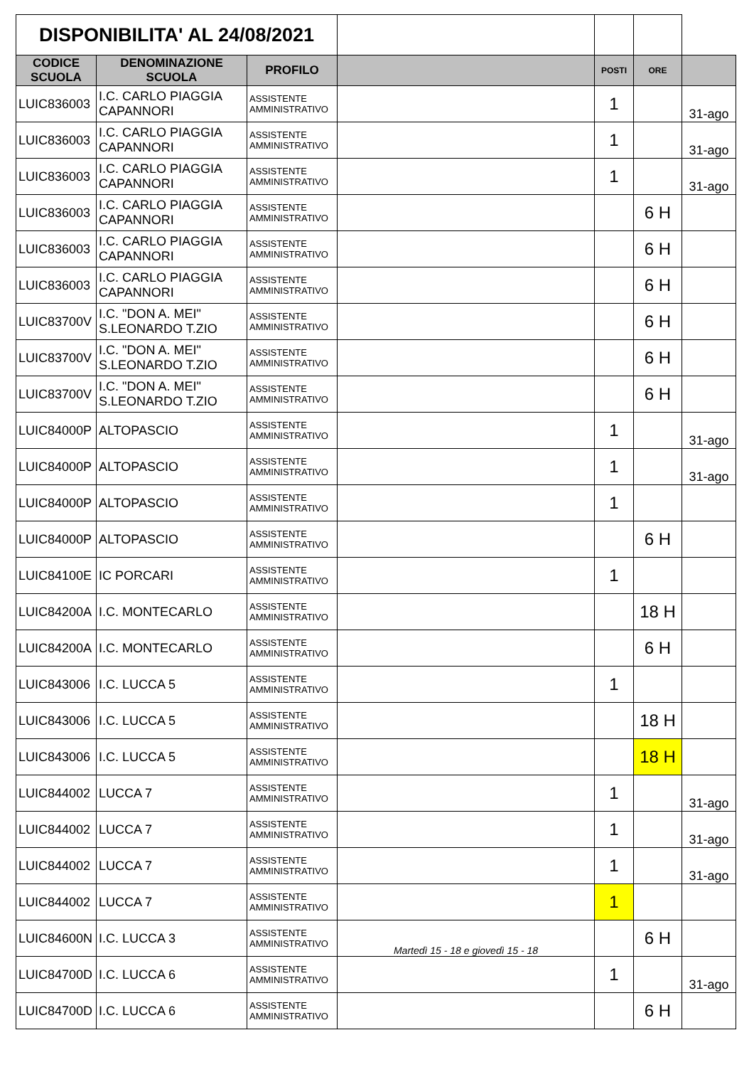| DISPONIBILITA' AL 24/08/2021 | | | | | | |
| CODICE SCUOLA | DENOMINAZIONE SCUOLA | PROFILO | | POSTI | ORE | |
| LUIC836003 | I.C. CARLO PIAGGIA CAPANNORI | ASSISTENTE AMMINISTRATIVO | | 1 | | 31-ago |
| LUIC836003 | I.C. CARLO PIAGGIA CAPANNORI | ASSISTENTE AMMINISTRATIVO | | 1 | | 31-ago |
| LUIC836003 | I.C. CARLO PIAGGIA CAPANNORI | ASSISTENTE AMMINISTRATIVO | | 1 | | 31-ago |
| LUIC836003 | I.C. CARLO PIAGGIA CAPANNORI | ASSISTENTE AMMINISTRATIVO | | | 6 H | |
| LUIC836003 | I.C. CARLO PIAGGIA CAPANNORI | ASSISTENTE AMMINISTRATIVO | | | 6 H | |
| LUIC836003 | I.C. CARLO PIAGGIA CAPANNORI | ASSISTENTE AMMINISTRATIVO | | | 6 H | |
| LUIC83700V | I.C. "DON A. MEI" S.LEONARDO T.ZIO | ASSISTENTE AMMINISTRATIVO | | | 6 H | |
| LUIC83700V | I.C. "DON A. MEI" S.LEONARDO T.ZIO | ASSISTENTE AMMINISTRATIVO | | | 6 H | |
| LUIC83700V | I.C. "DON A. MEI" S.LEONARDO T.ZIO | ASSISTENTE AMMINISTRATIVO | | | 6 H | |
| LUIC84000P | ALTOPASCIO | ASSISTENTE AMMINISTRATIVO | | 1 | | 31-ago |
| LUIC84000P | ALTOPASCIO | ASSISTENTE AMMINISTRATIVO | | 1 | | 31-ago |
| LUIC84000P | ALTOPASCIO | ASSISTENTE AMMINISTRATIVO | | 1 | | |
| LUIC84000P | ALTOPASCIO | ASSISTENTE AMMINISTRATIVO | | | 6 H | |
| LUIC84100E | IC PORCARI | ASSISTENTE AMMINISTRATIVO | | 1 | | |
| LUIC84200A | I.C. MONTECARLO | ASSISTENTE AMMINISTRATIVO | | | 18 H | |
| LUIC84200A | I.C. MONTECARLO | ASSISTENTE AMMINISTRATIVO | | | 6 H | |
| LUIC843006 | I.C. LUCCA 5 | ASSISTENTE AMMINISTRATIVO | | 1 | | |
| LUIC843006 | I.C. LUCCA 5 | ASSISTENTE AMMINISTRATIVO | | | 18 H | |
| LUIC843006 | I.C. LUCCA 5 | ASSISTENTE AMMINISTRATIVO | | | 18 H | |
| LUIC844002 | LUCCA 7 | ASSISTENTE AMMINISTRATIVO | | 1 | | 31-ago |
| LUIC844002 | LUCCA 7 | ASSISTENTE AMMINISTRATIVO | | 1 | | 31-ago |
| LUIC844002 | LUCCA 7 | ASSISTENTE AMMINISTRATIVO | | 1 | | 31-ago |
| LUIC844002 | LUCCA 7 | ASSISTENTE AMMINISTRATIVO | | 1 | | |
| LUIC84600N | I.C. LUCCA 3 | ASSISTENTE AMMINISTRATIVO | Martedì 15 - 18 e giovedì 15 - 18 | | 6 H | |
| LUIC84700D | I.C. LUCCA 6 | ASSISTENTE AMMINISTRATIVO | | 1 | | 31-ago |
| LUIC84700D | I.C. LUCCA 6 | ASSISTENTE AMMINISTRATIVO | | | 6 H | |